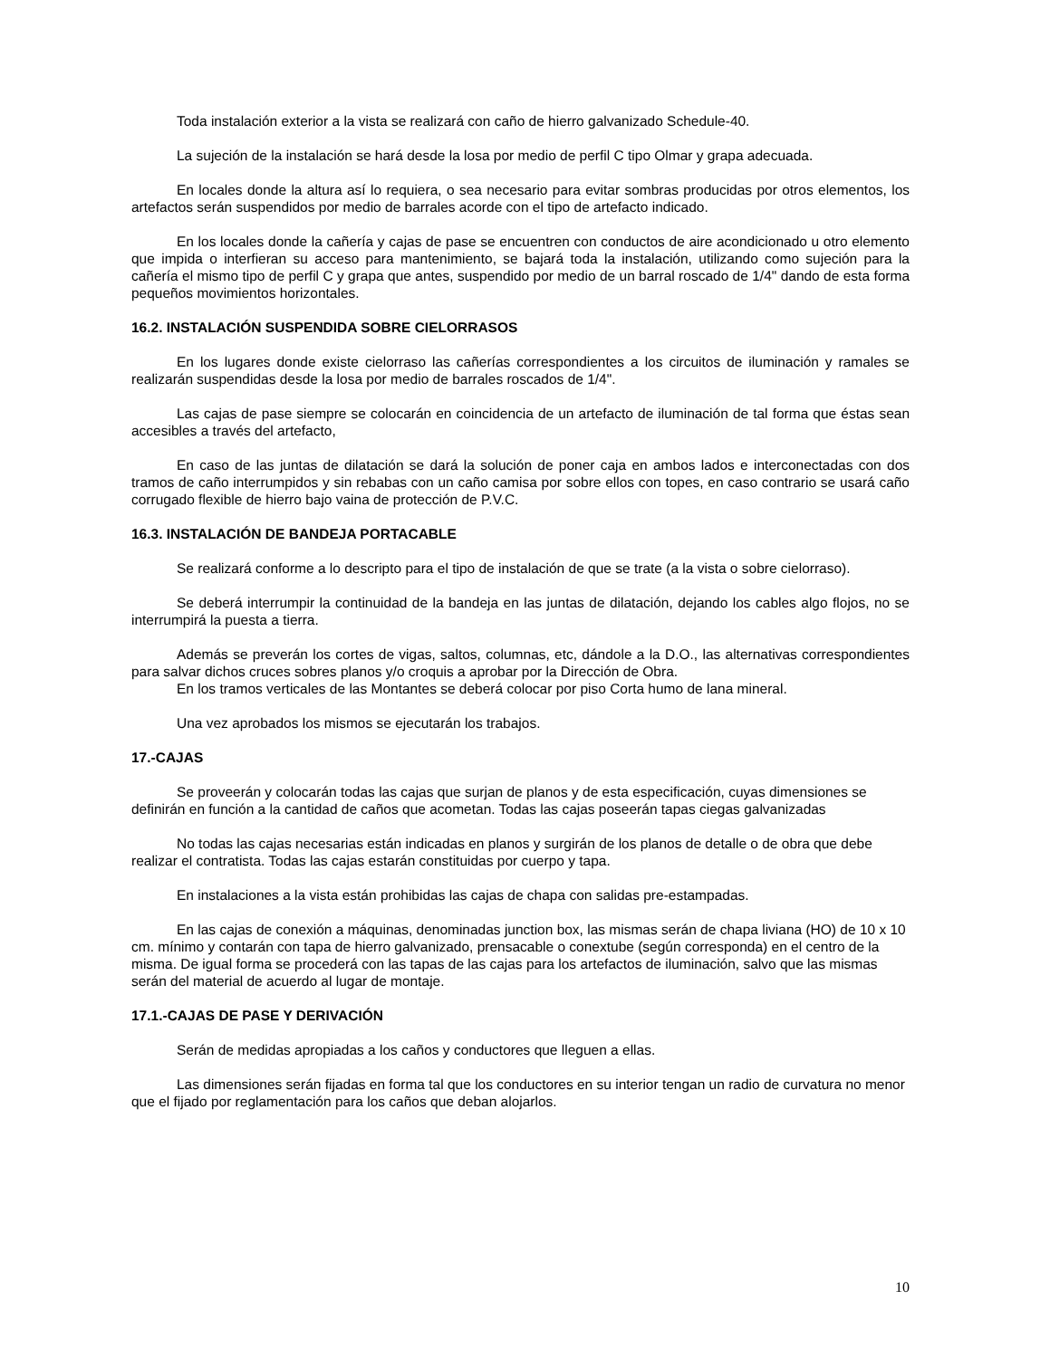Toda instalación exterior a la vista se realizará con caño de hierro galvanizado Schedule-40.
La sujeción de la instalación se hará desde la losa por medio de perfil C tipo Olmar y grapa adecuada.
En locales donde la altura así lo requiera, o sea necesario para evitar sombras producidas por otros elementos, los artefactos serán suspendidos por medio de barrales acorde con el tipo de artefacto indicado.
En los locales donde la cañería y cajas de pase se encuentren con conductos de aire acondicionado u otro elemento que impida o interfieran su acceso para mantenimiento, se bajará toda la instalación, utilizando como sujeción para la cañería el mismo tipo de perfil C y grapa que antes, suspendido por medio de un barral roscado de 1/4" dando de esta forma pequeños movimientos horizontales.
16.2. INSTALACIÓN SUSPENDIDA SOBRE CIELORRASOS
En los lugares donde existe cielorraso las cañerías correspondientes a los circuitos de iluminación y ramales se realizarán suspendidas desde la losa por medio de barrales roscados de 1/4".
Las cajas de pase siempre se colocarán en coincidencia de un artefacto de iluminación de tal forma que éstas sean accesibles a través del artefacto,
En caso de las juntas de dilatación se dará la solución de poner caja en ambos lados e interconectadas con dos tramos de caño interrumpidos y sin rebabas con un caño camisa por sobre ellos con topes, en caso contrario se usará caño corrugado flexible de hierro bajo vaina de protección de P.V.C.
16.3. INSTALACIÓN DE BANDEJA PORTACABLE
Se realizará conforme a lo descripto para el tipo de instalación de que se trate (a la vista o sobre cielorraso).
Se deberá interrumpir la continuidad de la bandeja en las juntas de dilatación, dejando los cables algo flojos, no se interrumpirá la puesta a tierra.
Además se preverán los cortes de vigas, saltos, columnas, etc, dándole a la D.O., las alternativas correspondientes para salvar dichos cruces sobres planos y/o croquis a aprobar por la Dirección de Obra.
En los tramos verticales de las Montantes se deberá colocar por piso Corta humo de lana mineral.
Una vez aprobados los mismos se ejecutarán los trabajos.
17.-CAJAS
Se proveerán y colocarán todas las cajas que surjan de planos y de esta especificación, cuyas dimensiones se definirán en función a la cantidad de caños que acometan. Todas las cajas poseerán tapas ciegas galvanizadas
No todas las cajas necesarias están indicadas en planos y surgirán de los planos de detalle o de obra que debe realizar el contratista. Todas las cajas estarán constituidas por cuerpo y tapa.
En instalaciones a la vista están prohibidas las cajas de chapa con salidas pre-estampadas.
En las cajas de conexión a máquinas, denominadas junction box, las mismas serán de chapa liviana (HO) de 10 x 10 cm. mínimo y contarán con tapa de hierro galvanizado, prensacable o conextube (según corresponda) en el centro de la misma. De igual forma se procederá con las tapas de las cajas para los artefactos de iluminación, salvo que las mismas serán del material de acuerdo al lugar de montaje.
17.1.-CAJAS DE PASE Y DERIVACIÓN
Serán de medidas apropiadas a los caños y conductores que lleguen a ellas.
Las dimensiones serán fijadas en forma tal que los conductores en su interior tengan un radio de curvatura no menor que el fijado por reglamentación para los caños que deban alojarlos.
10